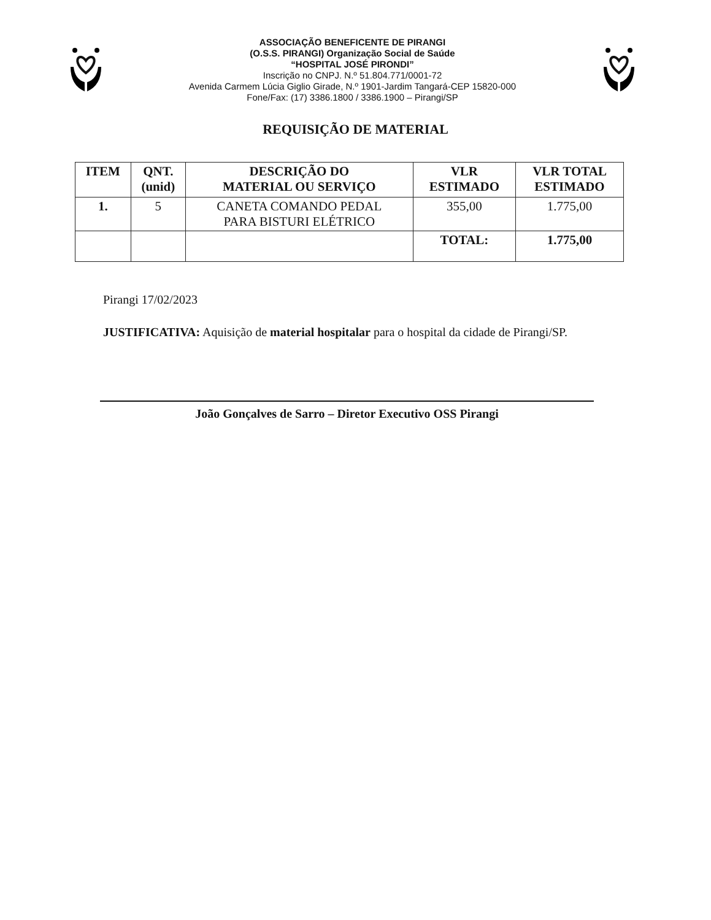ASSOCIAÇÃO BENEFICENTE DE PIRANGI
(O.S.S. PIRANGI) Organização Social de Saúde
“HOSPITAL JOSÉ PIRONDI”
Inscrição no CNPJ. N.º 51.804.771/0001-72
Avenida Carmem Lúcia Giglio Girade, N.º 1901-Jardim Tangará-CEP 15820-000
Fone/Fax: (17) 3386.1800 / 3386.1900 – Pirangi/SP
REQUISIÇÃO DE MATERIAL
| ITEM | QNT. (unid) | DESCRIÇÃO DO MATERIAL OU SERVIÇO | VLR ESTIMADO | VLR TOTAL ESTIMADO |
| --- | --- | --- | --- | --- |
| 1. | 5 | CANETA COMANDO PEDAL PARA BISTURI ELÉTRICO | 355,00 | 1.775,00 |
| | | | TOTAL: | 1.775,00 |
Pirangi 17/02/2023
JUSTIFICATIVA: Aquisição de material hospitalar para o hospital da cidade de Pirangi/SP.
João Gonçalves de Sarro – Diretor Executivo OSS Pirangi